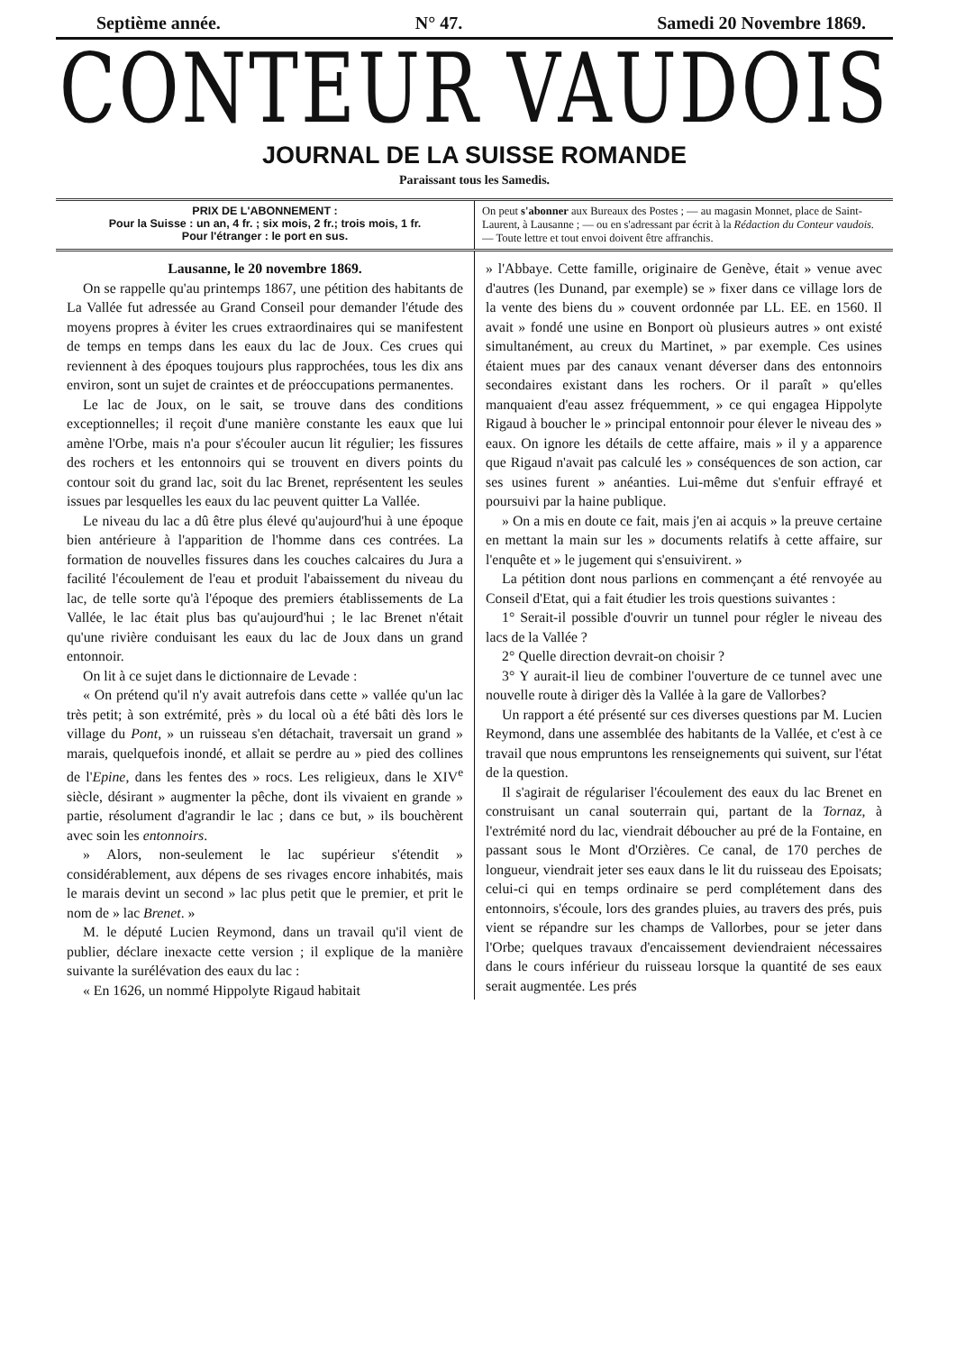Septième année. N° 47. Samedi 20 Novembre 1869.
CONTEUR VAUDOIS
JOURNAL DE LA SUISSE ROMANDE
Paraissant tous les Samedis.
PRIX DE L'ABONNEMENT :
Pour la Suisse : un an, 4 fr. ; six mois, 2 fr.; trois mois, 1 fr.
Pour l'étranger : le port en sus.
On peut s'abonner aux Bureaux des Postes ; — au magasin Monnet, place de Saint-Laurent, à Lausanne ; — ou en s'adressant par écrit à la Rédaction du Conteur vaudois. — Toute lettre et tout envoi doivent être affranchis.
Lausanne, le 20 novembre 1869.
On se rappelle qu'au printemps 1867, une pétition des habitants de La Vallée fut adressée au Grand Conseil pour demander l'étude des moyens propres à éviter les crues extraordinaires qui se manifestent de temps en temps dans les eaux du lac de Joux. Ces crues qui reviennent à des époques toujours plus rapprochées, tous les dix ans environ, sont un sujet de craintes et de préoccupations permanentes.
Le lac de Joux, on le sait, se trouve dans des conditions exceptionnelles; il reçoit d'une manière constante les eaux que lui amène l'Orbe, mais n'a pour s'écouler aucun lit régulier; les fissures des rochers et les entonnoirs qui se trouvent en divers points du contour soit du grand lac, soit du lac Brenet, représentent les seules issues par lesquelles les eaux du lac peuvent quitter La Vallée.
Le niveau du lac a dû être plus élevé qu'aujourd'hui à une époque bien antérieure à l'apparition de l'homme dans ces contrées. La formation de nouvelles fissures dans les couches calcaires du Jura a facilité l'écoulement de l'eau et produit l'abaissement du niveau du lac, de telle sorte qu'à l'époque des premiers établissements de La Vallée, le lac était plus bas qu'aujourd'hui ; le lac Brenet n'était qu'une rivière conduisant les eaux du lac de Joux dans un grand entonnoir.
On lit à ce sujet dans le dictionnaire de Levade :
« On prétend qu'il n'y avait autrefois dans cette » vallée qu'un lac très petit; à son extrémité, près » du local où a été bâti dès lors le village du Pont, » un ruisseau s'en détachait, traversait un grand » marais, quelquefois inondé, et allait se perdre au » pied des collines de l'Epine, dans les fentes des » rocs. Les religieux, dans le XIV<sup>e</sup> siècle, désirant » augmenter la pêche, dont ils vivaient en grande » partie, résolument d'agrandir le lac ; dans ce but, » ils bouchèrent avec soin les entonnoirs.
» Alors, non-seulement le lac supérieur s'étendit » considérablement, aux dépens de ses rivages encore inhabités, mais le marais devint un second » lac plus petit que le premier, et prit le nom de » lac Brenet. »
M. le député Lucien Reymond, dans un travail qu'il vient de publier, déclare inexacte cette version ; il explique de la manière suivante la surélévation des eaux du lac :
« En 1626, un nommé Hippolyte Rigaud habitait
» l'Abbaye. Cette famille, originaire de Genève, était » venue avec d'autres (les Dunand, par exemple) se » fixer dans ce village lors de la vente des biens du » couvent ordonnée par LL. EE. en 1560. Il avait » fondé une usine en Bonport où plusieurs autres » ont existé simultanément, au creux du Martinet, » par exemple. Ces usines étaient mues par des canaux venant déverser dans des entonnoirs secondaires existant dans les rochers. Or il paraît » qu'elles manquaient d'eau assez fréquemment, » ce qui engagea Hippolyte Rigaud à boucher le » principal entonnoir pour élever le niveau des » eaux. On ignore les détails de cette affaire, mais » il y a apparence que Rigaud n'avait pas calculé les » conséquences de son action, car ses usines furent » anéanties. Lui-même dut s'enfuir effrayé et poursuivi par la haine publique.
» On a mis en doute ce fait, mais j'en ai acquis » la preuve certaine en mettant la main sur les » documents relatifs à cette affaire, sur l'enquête et » le jugement qui s'ensuivirent. »
La pétition dont nous parlions en commençant a été renvoyée au Conseil d'Etat, qui a fait étudier les trois questions suivantes :
1° Serait-il possible d'ouvrir un tunnel pour régler le niveau des lacs de la Vallée ?
2° Quelle direction devrait-on choisir ?
3° Y aurait-il lieu de combiner l'ouverture de ce tunnel avec une nouvelle route à diriger dès la Vallée à la gare de Vallorbes?
Un rapport a été présenté sur ces diverses questions par M. Lucien Reymond, dans une assemblée des habitants de la Vallée, et c'est à ce travail que nous empruntons les renseignements qui suivent, sur l'état de la question.
Il s'agirait de régulariser l'écoulement des eaux du lac Brenet en construisant un canal souterrain qui, partant de la Tornaz, à l'extrémité nord du lac, viendrait déboucher au pré de la Fontaine, en passant sous le Mont d'Orzières. Ce canal, de 170 perches de longueur, viendrait jeter ses eaux dans le lit du ruisseau des Epoisats; celui-ci qui en temps ordinaire se perd complétement dans des entonnoirs, s'écoule, lors des grandes pluies, au travers des prés, puis vient se répandre sur les champs de Vallorbes, pour se jeter dans l'Orbe; quelques travaux d'encaissement deviendraient nécessaires dans le cours inférieur du ruisseau lorsque la quantité de ses eaux serait augmentée. Les prés